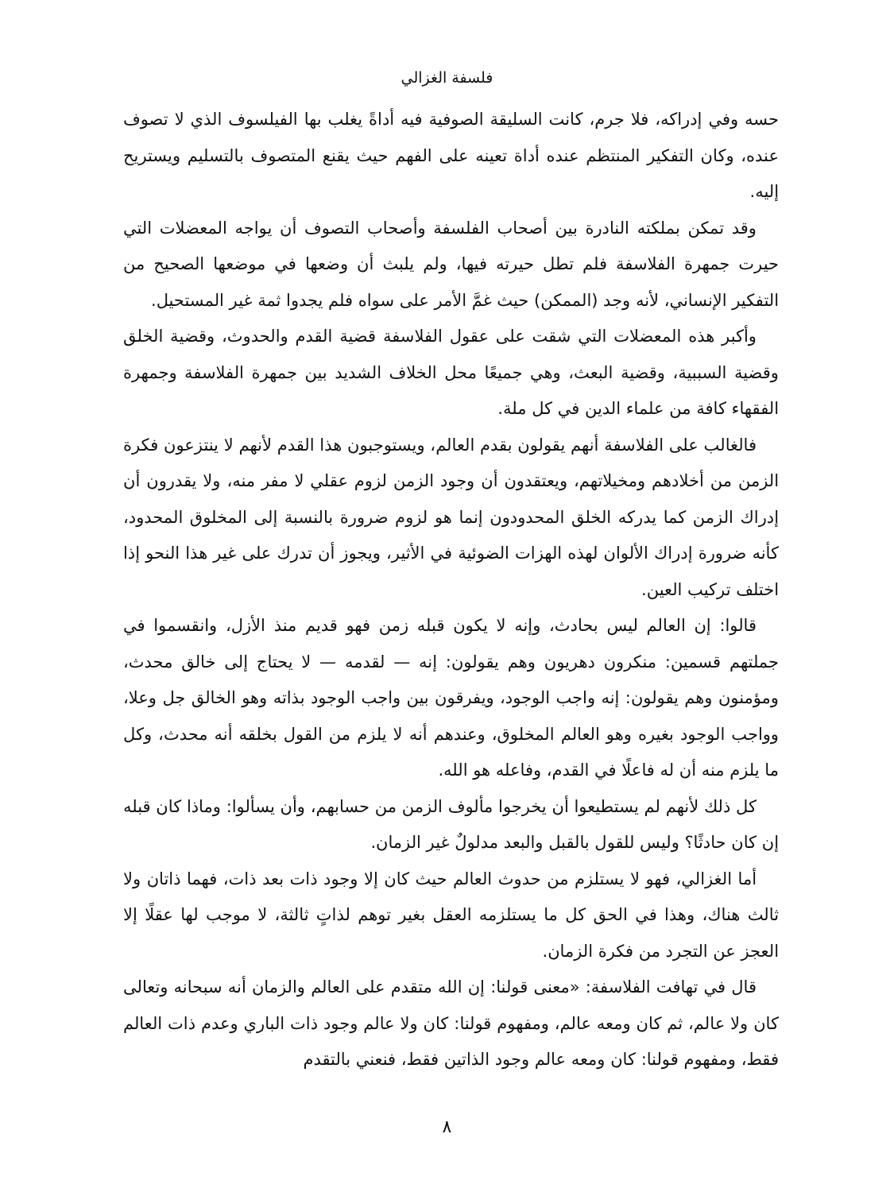فلسفة الغزالي
حسه وفي إدراكه، فلا جرم، كانت السليقة الصوفية فيه أداةً يغلب بها الفيلسوف الذي لا تصوف عنده، وكان التفكير المنتظم عنده أداة تعينه على الفهم حيث يقنع المتصوف بالتسليم ويستريح إليه.
وقد تمكن بملكته النادرة بين أصحاب الفلسفة وأصحاب التصوف أن يواجه المعضلات التي حيرت جمهرة الفلاسفة فلم تطل حيرته فيها، ولم يلبث أن وضعها في موضعها الصحيح من التفكير الإنساني، لأنه وجد (الممكن) حيث غمَّ الأمر على سواه فلم يجدوا ثمة غير المستحيل.
وأكبر هذه المعضلات التي شقت على عقول الفلاسفة قضية القدم والحدوث، وقضية الخلق وقضية السببية، وقضية البعث، وهي جميعًا محل الخلاف الشديد بين جمهرة الفلاسفة وجمهرة الفقهاء كافة من علماء الدين في كل ملة.
فالغالب على الفلاسفة أنهم يقولون بقدم العالم، ويستوجبون هذا القدم لأنهم لا ينتزعون فكرة الزمن من أخلادهم ومخيلاتهم، ويعتقدون أن وجود الزمن لزوم عقلي لا مفر منه، ولا يقدرون أن إدراك الزمن كما يدركه الخلق المحدودون إنما هو لزوم ضرورة بالنسبة إلى المخلوق المحدود، كأنه ضرورة إدراك الألوان لهذه الهزات الضوئية في الأثير، ويجوز أن تدرك على غير هذا النحو إذا اختلف تركيب العين.
قالوا: إن العالم ليس بحادث، وإنه لا يكون قبله زمن فهو قديم منذ الأزل، وانقسموا في جملتهم قسمين: منكرون دهريون وهم يقولون: إنه — لقدمه — لا يحتاج إلى خالق محدث، ومؤمنون وهم يقولون: إنه واجب الوجود، ويفرقون بين واجب الوجود بذاته وهو الخالق جل وعلا، وواجب الوجود بغيره وهو العالم المخلوق، وعندهم أنه لا يلزم من القول بخلقه أنه محدث، وكل ما يلزم منه أن له فاعلًا في القدم، وفاعله هو الله.
كل ذلك لأنهم لم يستطيعوا أن يخرجوا مألوف الزمن من حسابهم، وأن يسألوا: وماذا كان قبله إن كان حادثًا؟ وليس للقول بالقبل والبعد مدلولٌ غير الزمان.
أما الغزالي، فهو لا يستلزم من حدوث العالم حيث كان إلا وجود ذات بعد ذات، فهما ذاتان ولا ثالث هناك، وهذا في الحق كل ما يستلزمه العقل بغير توهم لذاتٍ ثالثة، لا موجب لها عقلًا إلا العجز عن التجرد من فكرة الزمان.
قال في تهافت الفلاسفة: «معنى قولنا: إن الله متقدم على العالم والزمان أنه سبحانه وتعالى كان ولا عالم، ثم كان ومعه عالم، ومفهوم قولنا: كان ولا عالم وجود ذات الباري وعدم ذات العالم فقط، ومفهوم قولنا: كان ومعه عالم وجود الذاتين فقط، فنعني بالتقدم
٨